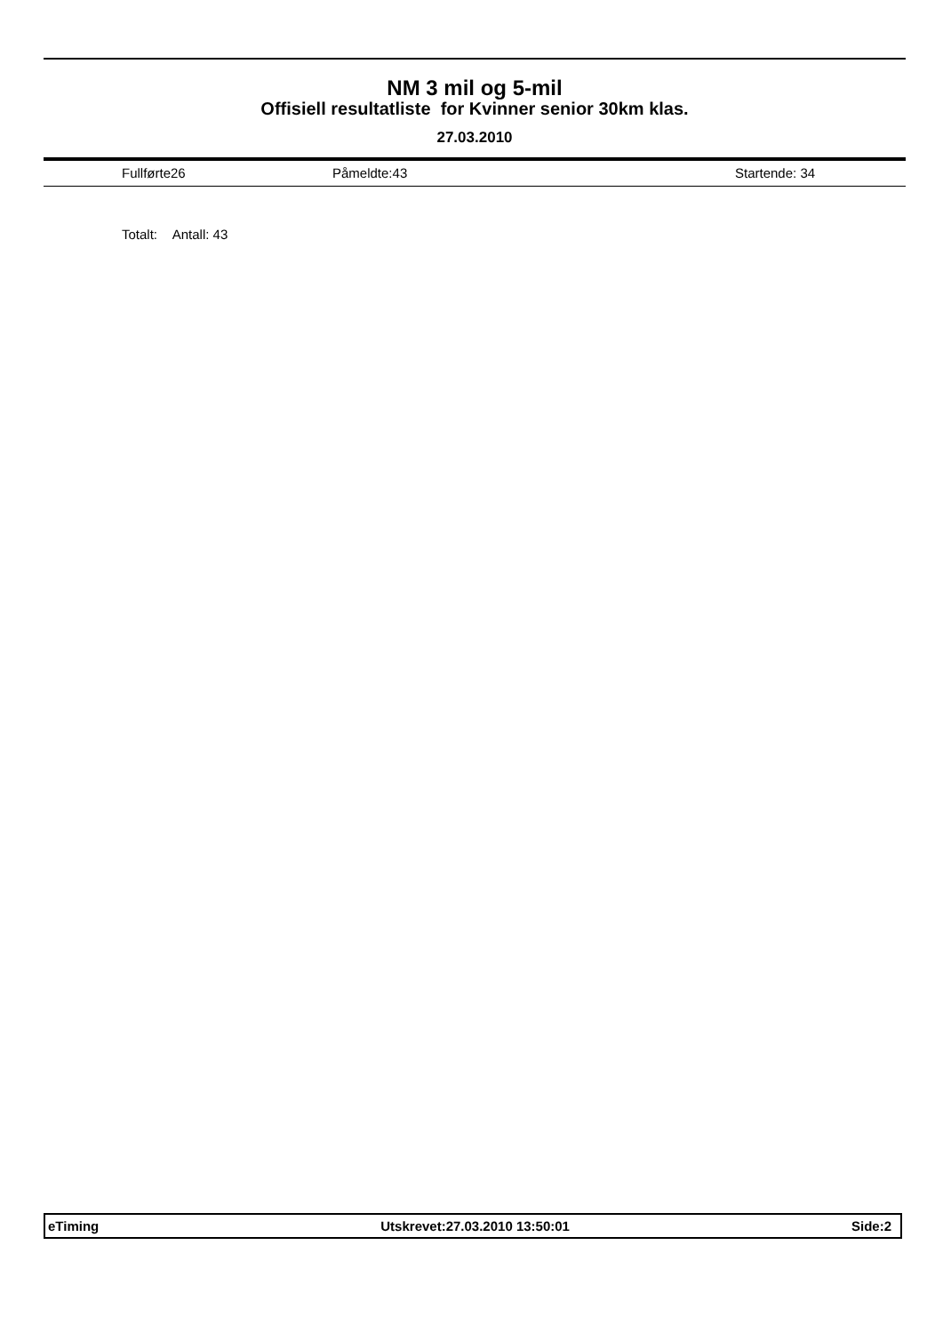NM 3 mil og 5-mil
Offisiell resultatliste for Kvinner senior 30km klas.
27.03.2010
Fullførte26 Påmeldte:43 Startende: 34
Totalt: Antall: 43
eTiming Utskrevet:27.03.2010 13:50:01 Side:2